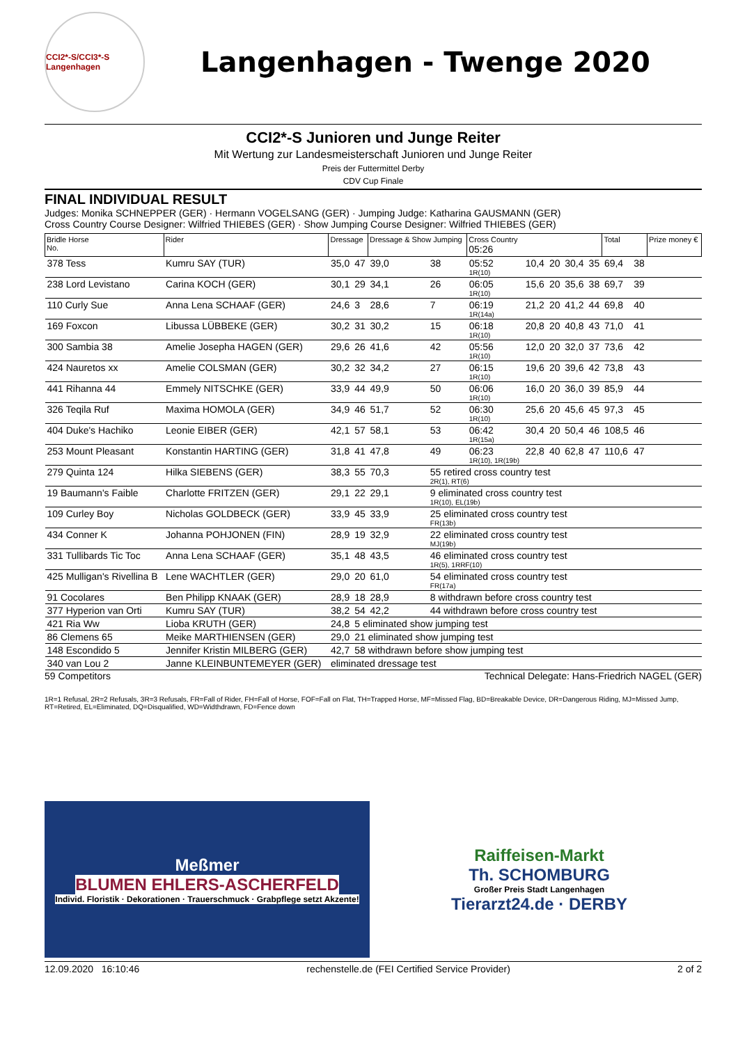CCI2*-S/CCI3*-S Langenhagen
Langenhagen - Twenge 2020
CCI2*-S Junioren und Junge Reiter
Mit Wertung zur Landesmeisterschaft Junioren und Junge Reiter
Preis der Futtermittel Derby
CDV Cup Finale
FINAL INDIVIDUAL RESULT
Judges: Monika SCHNEPPER (GER) · Hermann VOGELSANG (GER) · Jumping Judge: Katharina GAUSMANN (GER)
Cross Country Course Designer: Wilfried THIEBES (GER) · Show Jumping Course Designer: Wilfried THIEBES (GER)
| Bridle Horse No. | Rider | Dressage | | Dressage & Show Jumping | | Cross Country 05:26 | | | | | Total | | Prize money € |
| --- | --- | --- | --- | --- | --- | --- | --- | --- | --- | --- | --- | --- | --- |
| 378 Tess | Kumru SAY (TUR) | 35,0 | 47 | 39,0 | 38 | 05:52 1R(10) | 10,4 | 20 | 30,4 | 35 | 69,4 | 38 | |
| 238 Lord Levistano | Carina KOCH (GER) | 30,1 | 29 | 34,1 | 26 | 06:05 1R(10) | 15,6 | 20 | 35,6 | 38 | 69,7 | 39 | |
| 110 Curly Sue | Anna Lena SCHAAF (GER) | 24,6 | 3 | 28,6 | 7 | 06:19 1R(14a) | 21,2 | 20 | 41,2 | 44 | 69,8 | 40 | |
| 169 Foxcon | Libussa LÜBBEKE (GER) | 30,2 | 31 | 30,2 | 15 | 06:18 1R(10) | 20,8 | 20 | 40,8 | 43 | 71,0 | 41 | |
| 300 Sambia 38 | Amelie Josepha HAGEN (GER) | 29,6 | 26 | 41,6 | 42 | 05:56 1R(10) | 12,0 | 20 | 32,0 | 37 | 73,6 | 42 | |
| 424 Nauretos xx | Amelie COLSMAN (GER) | 30,2 | 32 | 34,2 | 27 | 06:15 1R(10) | 19,6 | 20 | 39,6 | 42 | 73,8 | 43 | |
| 441 Rihanna 44 | Emmely NITSCHKE (GER) | 33,9 | 44 | 49,9 | 50 | 06:06 1R(10) | 16,0 | 20 | 36,0 | 39 | 85,9 | 44 | |
| 326 Teqila Ruf | Maxima HOMOLA (GER) | 34,9 | 46 | 51,7 | 52 | 06:30 1R(10) | 25,6 | 20 | 45,6 | 45 | 97,3 | 45 | |
| 404 Duke's Hachiko | Leonie EIBER (GER) | 42,1 | 57 | 58,1 | 53 | 06:42 1R(15a) | 30,4 | 20 | 50,4 | 46 | 108,5 | 46 | |
| 253 Mount Pleasant | Konstantin HARTING (GER) | 31,8 | 41 | 47,8 | 49 | 06:23 1R(10), 1R(19b) | 22,8 | 40 | 62,8 | 47 | 110,6 | 47 | |
| 279 Quinta 124 | Hilka SIEBENS (GER) | 38,3 | 55 | 70,3 | 55 retired cross country test 2R(1), RT(6) | | | | | | | | |
| 19 Baumann's Faible | Charlotte FRITZEN (GER) | 29,1 | 22 | 29,1 | 9 eliminated cross country test 1R(10), EL(19b) | | | | | | | | |
| 109 Curley Boy | Nicholas GOLDBECK (GER) | 33,9 | 45 | 33,9 | 25 eliminated cross country test FR(13b) | | | | | | | | |
| 434 Conner K | Johanna POHJONEN (FIN) | 28,9 | 19 | 32,9 | 22 eliminated cross country test MJ(19b) | | | | | | | | |
| 331 Tullibards Tic Toc | Anna Lena SCHAAF (GER) | 35,1 | 48 | 43,5 | 46 eliminated cross country test 1R(5), 1RRF(10) | | | | | | | | |
| 425 Mulligan's Rivellina B | Lene WACHTLER (GER) | 29,0 | 20 | 61,0 | 54 eliminated cross country test FR(17a) | | | | | | | | |
| 91 Cocolares | Ben Philipp KNAAK (GER) | 28,9 | 18 | 28,9 | 8 withdrawn before cross country test | | | | | | | | |
| 377 Hyperion van Orti | Kumru SAY (TUR) | 38,2 | 54 | 42,2 | 44 withdrawn before cross country test | | | | | | | | |
| 421 Ria Ww | Lioba KRUTH (GER) | 24,8 | 5 eliminated show jumping test | | | | | | | | | | |
| 86 Clemens 65 | Meike MARTHIENSEN (GER) | 29,0 | 21 eliminated show jumping test | | | | | | | | | | |
| 148 Escondido 5 | Jennifer Kristin MILBERG (GER) | 42,7 | 58 withdrawn before show jumping test | | | | | | | | | | |
| 340 van Lou 2 | Janne KLEINBUNTEMEYER (GER) | eliminated dressage test | | | | | | | | | | | |
59 Competitors Technical Delegate: Hans-Friedrich NAGEL (GER)
1R=1 Refusal, 2R=2 Refusals, 3R=3 Refusals, FR=Fall of Rider, FH=Fall of Horse, FOF=Fall on Flat, TH=Trapped Horse, MF=Missed Flag, BD=Breakable Device, DR=Dangerous Riding, MJ=Missed Jump, RT=Retired, EL=Eliminated, DQ=Disqualified, WD=Widthdrawn, FD=Fence down
Meßmer
BLUMEN EHLERS-ASCHERFELD
Individ. Floristik · Dekorationen · Trauerschmuck · Grabpflege setzt Akzente!
Raiffeisen-Markt
Th. SCHOMBURG
Großer Preis Stadt Langenhagen
Tierarzt24.de · DERBY
12.09.2020 16:10:46 rechenstelle.de (FEI Certified Service Provider) 2 of 2